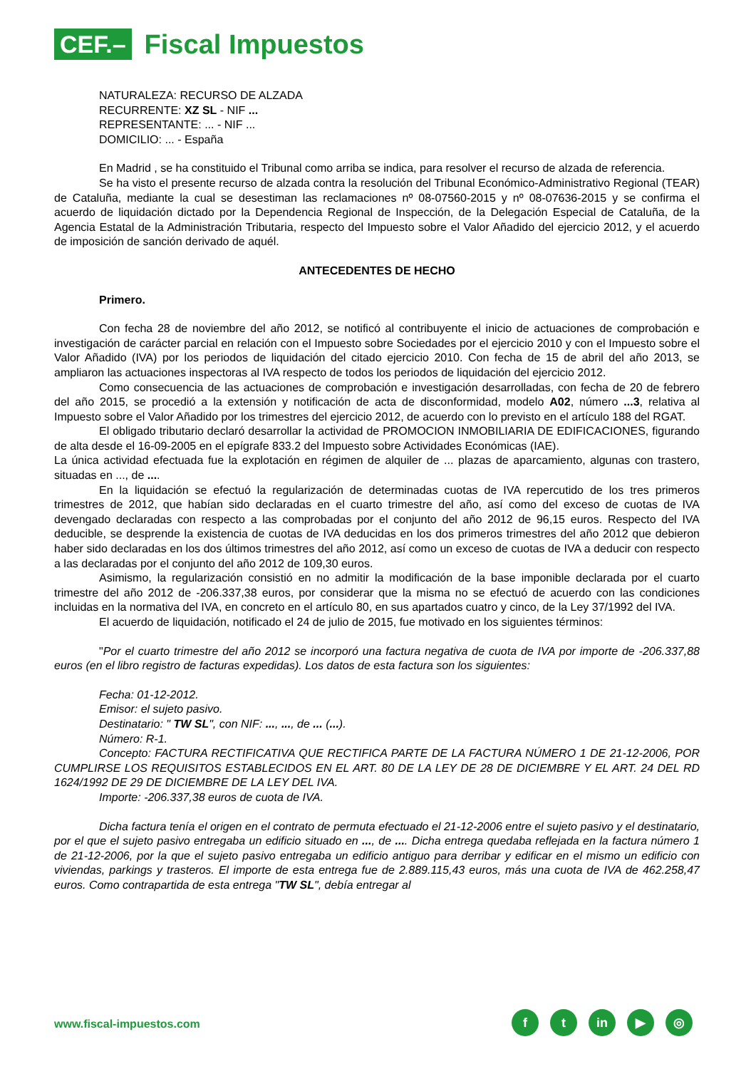CEF.–
Fiscal Impuestos
NATURALEZA: RECURSO DE ALZADA
RECURRENTE: XZ SL - NIF ...
REPRESENTANTE: ... - NIF ...
DOMICILIO: ... - España
En Madrid , se ha constituido el Tribunal como arriba se indica, para resolver el recurso de alzada de referencia.
Se ha visto el presente recurso de alzada contra la resolución del Tribunal Económico-Administrativo Regional (TEAR) de Cataluña, mediante la cual se desestiman las reclamaciones nº 08-07560-2015 y nº 08-07636-2015 y se confirma el acuerdo de liquidación dictado por la Dependencia Regional de Inspección, de la Delegación Especial de Cataluña, de la Agencia Estatal de la Administración Tributaria, respecto del Impuesto sobre el Valor Añadido del ejercicio 2012, y el acuerdo de imposición de sanción derivado de aquél.
ANTECEDENTES DE HECHO
Primero.
Con fecha 28 de noviembre del año 2012, se notificó al contribuyente el inicio de actuaciones de comprobación e investigación de carácter parcial en relación con el Impuesto sobre Sociedades por el ejercicio 2010 y con el Impuesto sobre el Valor Añadido (IVA) por los periodos de liquidación del citado ejercicio 2010. Con fecha de 15 de abril del año 2013, se ampliaron las actuaciones inspectoras al IVA respecto de todos los periodos de liquidación del ejercicio 2012.
Como consecuencia de las actuaciones de comprobación e investigación desarrolladas, con fecha de 20 de febrero del año 2015, se procedió a la extensión y notificación de acta de disconformidad, modelo A02, número ...3, relativa al Impuesto sobre el Valor Añadido por los trimestres del ejercicio 2012, de acuerdo con lo previsto en el artículo 188 del RGAT.
El obligado tributario declaró desarrollar la actividad de PROMOCION INMOBILIARIA DE EDIFICACIONES, figurando de alta desde el 16-09-2005 en el epígrafe 833.2 del Impuesto sobre Actividades Económicas (IAE).
La única actividad efectuada fue la explotación en régimen de alquiler de ... plazas de aparcamiento, algunas con trastero, situadas en ..., de ....
En la liquidación se efectuó la regularización de determinadas cuotas de IVA repercutido de los tres primeros trimestres de 2012, que habían sido declaradas en el cuarto trimestre del año, así como del exceso de cuotas de IVA devengado declaradas con respecto a las comprobadas por el conjunto del año 2012 de 96,15 euros. Respecto del IVA deducible, se desprende la existencia de cuotas de IVA deducidas en los dos primeros trimestres del año 2012 que debieron haber sido declaradas en los dos últimos trimestres del año 2012, así como un exceso de cuotas de IVA a deducir con respecto a las declaradas por el conjunto del año 2012 de 109,30 euros.
Asimismo, la regularización consistió en no admitir la modificación de la base imponible declarada por el cuarto trimestre del año 2012 de -206.337,38 euros, por considerar que la misma no se efectuó de acuerdo con las condiciones incluidas en la normativa del IVA, en concreto en el artículo 80, en sus apartados cuatro y cinco, de la Ley 37/1992 del IVA.
El acuerdo de liquidación, notificado el 24 de julio de 2015, fue motivado en los siguientes términos:
"Por el cuarto trimestre del año 2012 se incorporó una factura negativa de cuota de IVA por importe de -206.337,88 euros (en el libro registro de facturas expedidas). Los datos de esta factura son los siguientes:
Fecha: 01-12-2012.
Emisor: el sujeto pasivo.
Destinatario: " TW SL", con NIF: ..., ..., de ... (...).
Número: R-1.
Concepto: FACTURA RECTIFICATIVA QUE RECTIFICA PARTE DE LA FACTURA NÚMERO 1 DE 21-12-2006, POR CUMPLIRSE LOS REQUISITOS ESTABLECIDOS EN EL ART. 80 DE LA LEY DE 28 DE DICIEMBRE Y EL ART. 24 DEL RD 1624/1992 DE 29 DE DICIEMBRE DE LA LEY DEL IVA.
Importe: -206.337,38 euros de cuota de IVA.
Dicha factura tenía el origen en el contrato de permuta efectuado el 21-12-2006 entre el sujeto pasivo y el destinatario, por el que el sujeto pasivo entregaba un edificio situado en ..., de .... Dicha entrega quedaba reflejada en la factura número 1 de 21-12-2006, por la que el sujeto pasivo entregaba un edificio antiguo para derribar y edificar en el mismo un edificio con viviendas, parkings y trasteros. El importe de esta entrega fue de 2.889.115,43 euros, más una cuota de IVA de 462.258,47 euros. Como contrapartida de esta entrega "TW SL", debía entregar al
www.fiscal-impuestos.com
ft in ▶ ◎